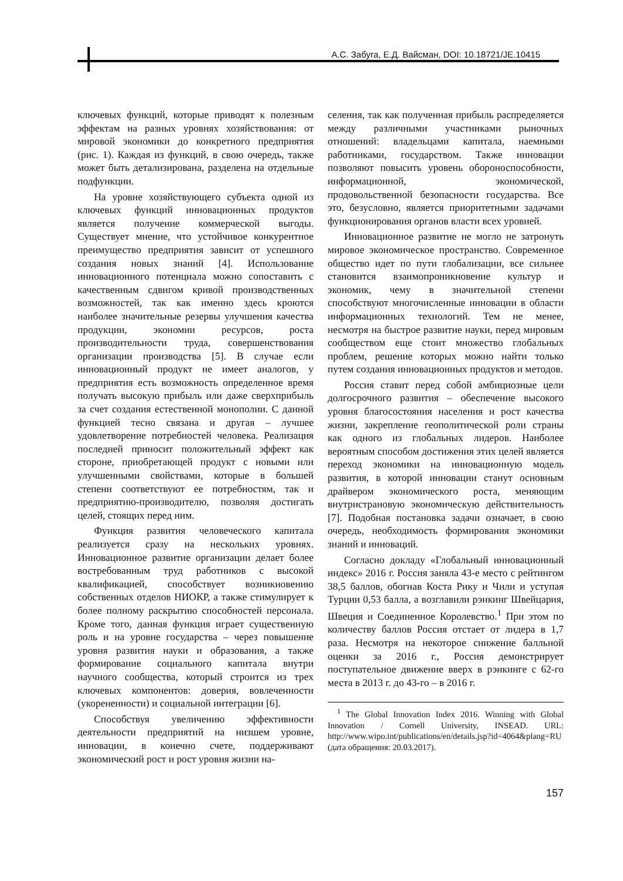А.С. Забуга, Е.Д. Вайсман, DOI: 10.18721/JE.10415
ключевых функций, которые приводят к полезным эффектам на разных уровнях хозяйствования: от мировой экономики до конкретного предприятия (рис. 1). Каждая из функций, в свою очередь, также может быть детализирована, разделена на отдельные подфункции.
На уровне хозяйствующего субъекта одной из ключевых функций инновационных продуктов является получение коммерческой выгоды. Существует мнение, что устойчивое конкурентное преимущество предприятия зависит от успешного создания новых знаний [4]. Использование инновационного потенциала можно сопоставить с качественным сдвигом кривой производственных возможностей, так как именно здесь кроются наиболее значительные резервы улучшения качества продукции, экономии ресурсов, роста производительности труда, совершенствования организации производства [5]. В случае если инновационный продукт не имеет аналогов, у предприятия есть возможность определенное время получать высокую прибыль или даже сверхприбыль за счет создания естественной монополии. С данной функцией тесно связана и другая – лучшее удовлетворение потребностей человека. Реализация последней приносит положительный эффект как стороне, приобретающей продукт с новыми или улучшенными свойствами, которые в большей степени соответствуют ее потребностям, так и предприятию-производителю, позволяя достигать целей, стоящих перед ним.
Функция развития человеческого капитала реализуется сразу на нескольких уровнях. Инновационное развитие организации делает более востребованным труд работников с высокой квалификацией, способствует возникновению собственных отделов НИОКР, а также стимулирует к более полному раскрытию способностей персонала. Кроме того, данная функция играет существенную роль и на уровне государства – через повышение уровня развития науки и образования, а также формирование социального капитала внутри научного сообщества, который строится из трех ключевых компонентов: доверия, вовлеченности (укорененности) и социальной интеграции [6].
Способствуя увеличению эффективности деятельности предприятий на низшем уровне, инновации, в конечно счете, поддерживают экономический рост и рост уровня жизни на-
селения, так как полученная прибыль распределяется между различными участниками рыночных отношений: владельцами капитала, наемными работниками, государством. Также инновации позволяют повысить уровень обороноспособности, информационной, экономической, продовольственной безопасности государства. Все это, безусловно, является приоритетными задачами функционирования органов власти всех уровней.
Инновационное развитие не могло не затронуть мировое экономическое пространство. Современное общество идет по пути глобализации, все сильнее становится взаимопроникновение культур и экономик, чему в значительной степени способствуют многочисленные инновации в области информационных технологий. Тем не менее, несмотря на быстрое развитие науки, перед мировым сообществом еще стоит множество глобальных проблем, решение которых можно найти только путем создания инновационных продуктов и методов.
Россия ставит перед собой амбициозные цели долгосрочного развития – обеспечение высокого уровня благосостояния населения и рост качества жизни, закрепление геополитической роли страны как одного из глобальных лидеров. Наиболее вероятным способом достижения этих целей является переход экономики на инновационную модель развития, в которой инновации станут основным драйвером экономического роста, меняющим внутристрановую экономическую действительность [7]. Подобная постановка задачи означает, в свою очередь, необходимость формирования экономики знаний и инноваций.
Согласно докладу «Глобальный инновационный индекс» 2016 г. Россия заняла 43-е место с рейтингом 38,5 баллов, обогнав Коста Рику и Чили и уступая Турции 0,53 балла, а возглавили рэнкинг Швейцария, Швеция и Соединенное Королевство.<sup>1</sup> При этом по количеству баллов Россия отстает от лидера в 1,7 раза. Несмотря на некоторое снижение балльной оценки за 2016 г., Россия демонстрирует поступательное движение вверх в рэнкинге с 62-го места в 2013 г. до 43-го – в 2016 г.
<sup>1</sup> The Global Innovation Index 2016. Winning with Global Innovation / Cornell University, INSEAD. URL: http://www.wipo.int/publications/en/details.jsp?id=4064&plang=RU (дата обращения: 20.03.2017).
157